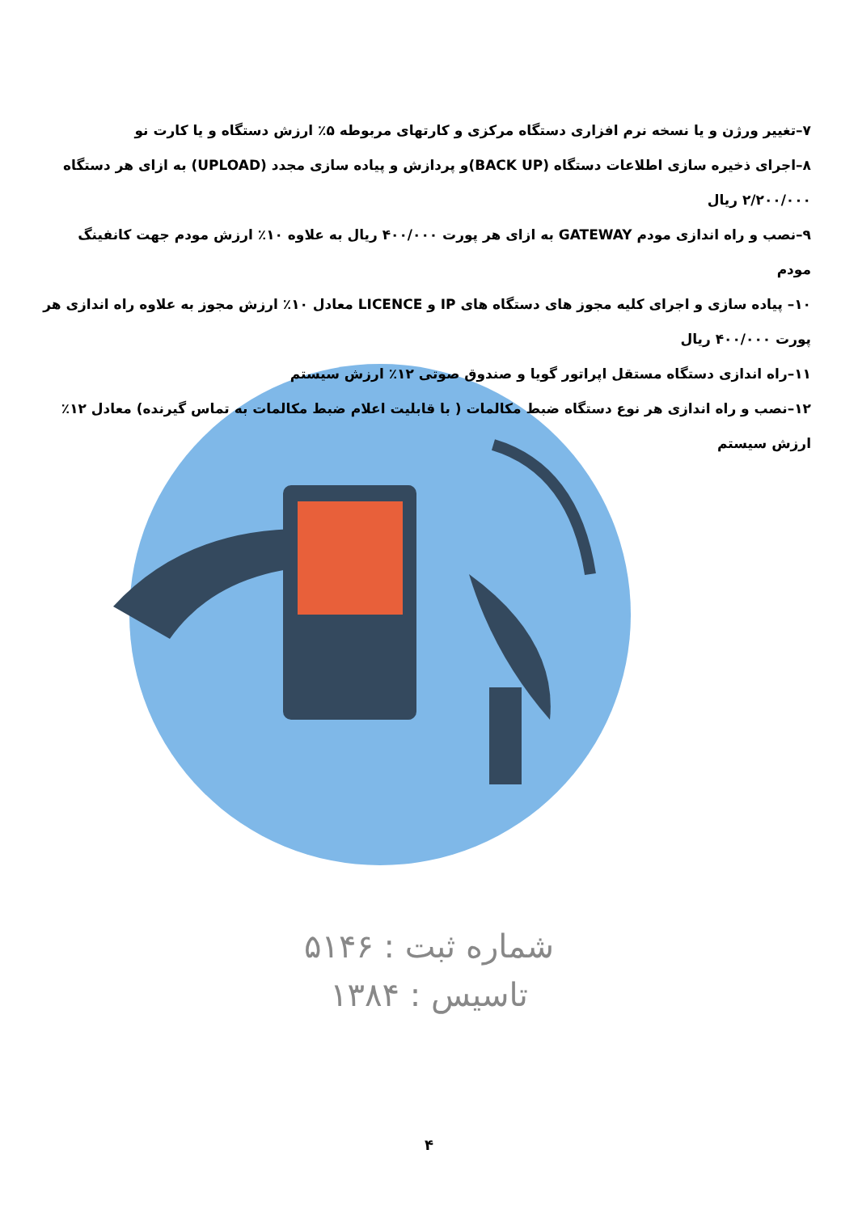۷–تغییر ورژن و یا نسخه نرم افزاری دستگاه مرکزی و کارتهای مربوطه ۵٪ ارزش دستگاه و یا کارت نو
۸–اجرای ذخیره سازی اطلاعات دستگاه (BACK UP)و پردازش و پیاده سازی مجدد (UPLOAD) به ازای هر دستگاه ۲/۲۰۰/۰۰۰ ریال
۹–نصب و راه اندازی مودم GATEWAY به ازای هر پورت ۴۰۰/۰۰۰ ریال به علاوه ۱۰٪ ارزش مودم جهت کانفینگ مودم
۱۰– پیاده سازی و اجرای کلیه مجوز های دستگاه های IP و LICENCE معادل ۱۰٪ ارزش مجوز به علاوه راه اندازی هر پورت ۴۰۰/۰۰۰ ریال
۱۱–راه اندازی دستگاه مستقل اپراتور گویا و صندوق صوتی ۱۲٪ ارزش سیستم
۱۲–نصب و راه اندازی هر نوع دستگاه ضبط مکالمات ( با قابلیت اعلام ضبط مکالمات به تماس گیرنده) معادل ۱۲٪ ارزش سیستم
شماره ثبت : ۵۱۴۶
تاسیس : ۱۳۸۴
۴